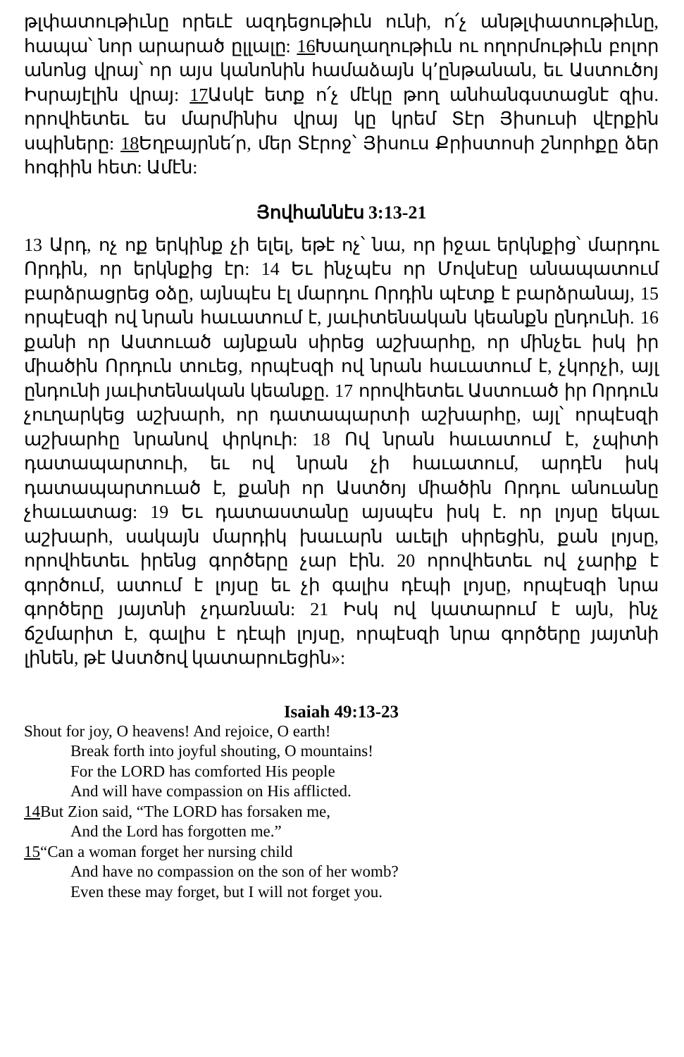թլփատութիւնը որեւէ ազդեցութիւն ունի, ո՛չ անթլփատութիւնը, հապա՝ նոր արարած ըլլալը: 16 Խաղաղութիւն ու ողորմութիւն բոլոր անոնց վրայ՝ որ այս կանոնին համաձայն կ՚ընթանան, եւ Աստուծոյ Իսրայէլին վրայ: 17 Ասկէ ետք ո՛չ մէկը թող անհանգստացնէ զիս. որովհետեւ ես մարմինիս վրայ կը կրեմ Տէր Յիսուսի վէրքին սպիները: 18 Եղբայրնե՛ր, մեր Տէրոջ՝ Յիսուս Քրիստոսի շնորհքը ձեր հոգիին հետ: Ամէն:
Յովհաննէս 3:13-21
13 Արդ, ոչ ոք երկինք չի ելել, եթէ ոչ՝ նա, որ իջաւ երկնքից՝ մարդու Որդին, որ երկնքից էր: 14 Եւ ինչպէս որ Մովսէսը անապատում բարձրացրեց օձը, այնպէս էլ մարդու Որդին պէտք է բարձրանայ, 15 որպէսզի ով նրան հաւատում է, յաւիտենական կեանքն ընդունի. 16 քանի որ Աստուած այնքան սիրեց աշխարհը, որ մինչեւ իսկ իր միածին Որդուն տուեց, որպէսզի ով նրան հաւատում է, չկորչի, այլ ընդունի յաւիտենական կեանքը. 17 որովհետեւ Աստուած իր Որդուն չուղարկեց աշխարհ, որ դատապարտի աշխարհը, այլ՝ որպէսզի աշխարհը նրանով փրկուի: 18 Ով նրան հաւատում է, չպիտի դատապարտուի, եւ ով նրան չի հաւատում, արդէն իսկ դատապարտուած է, քանի որ Աստծոյ միածին Որդու անուանը չհաւատաց: 19 Եւ դատաստանը այսպէս իսկ է. որ լոյսը եկաւ աշխարհ, սակայն մարդիկ խաւարն աւելի սիրեցին, քան լոյսը, որովհետեւ իրենց գործերը չար էին. 20 որովհետեւ ով չարիք է գործում, ատում է լոյսը եւ չի գալիս դէպի լոյսը, որպէսզի նրա գործերը յայտնի չդառնան: 21 Իսկ ով կատարում է այն, ինչ ճշմարիտ է, գալիս է դէպի լոյսը, որպէսզի նրա գործերը յայտնի լինեն, թէ Աստծով կատարուեցին»:
Isaiah 49:13-23
Shout for joy, O heavens! And rejoice, O earth!
Break forth into joyful shouting, O mountains!
For the LORD has comforted His people
And will have compassion on His afflicted.
14 But Zion said, “The LORD has forsaken me,
And the Lord has forgotten me.”
15“Can a woman forget her nursing child
And have no compassion on the son of her womb?
Even these may forget, but I will not forget you.